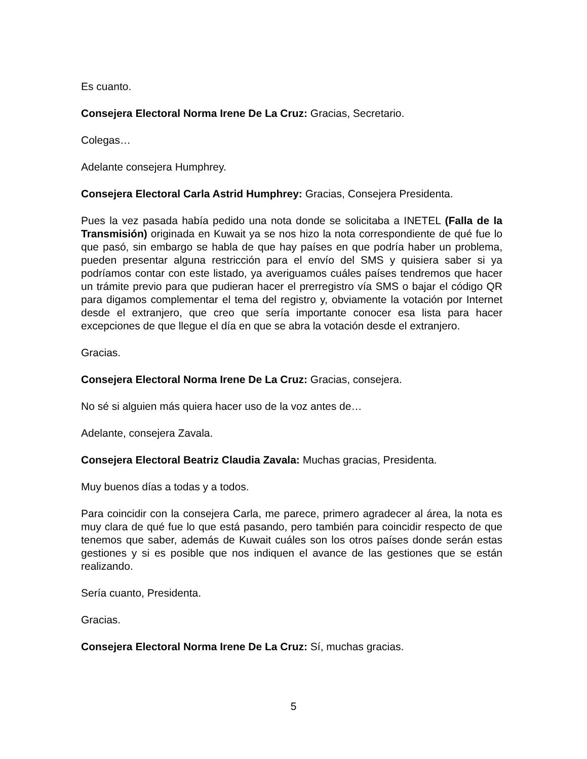Es cuanto.
Consejera Electoral Norma Irene De La Cruz: Gracias, Secretario.
Colegas…
Adelante consejera Humphrey.
Consejera Electoral Carla Astrid Humphrey: Gracias, Consejera Presidenta.
Pues la vez pasada había pedido una nota donde se solicitaba a INETEL (Falla de la Transmisión) originada en Kuwait ya se nos hizo la nota correspondiente de qué fue lo que pasó, sin embargo se habla de que hay países en que podría haber un problema, pueden presentar alguna restricción para el envío del SMS y quisiera saber si ya podríamos contar con este listado, ya averiguamos cuáles países tendremos que hacer un trámite previo para que pudieran hacer el prerregistro vía SMS o bajar el código QR para digamos complementar el tema del registro y, obviamente la votación por Internet desde el extranjero, que creo que sería importante conocer esa lista para hacer excepciones de que llegue el día en que se abra la votación desde el extranjero.
Gracias.
Consejera Electoral Norma Irene De La Cruz: Gracias, consejera.
No sé si alguien más quiera hacer uso de la voz antes de…
Adelante, consejera Zavala.
Consejera Electoral Beatriz Claudia Zavala: Muchas gracias, Presidenta.
Muy buenos días a todas y a todos.
Para coincidir con la consejera Carla, me parece, primero agradecer al área, la nota es muy clara de qué fue lo que está pasando, pero también para coincidir respecto de que tenemos que saber, además de Kuwait cuáles son los otros países donde serán estas gestiones y si es posible que nos indiquen el avance de las gestiones que se están realizando.
Sería cuanto, Presidenta.
Gracias.
Consejera Electoral Norma Irene De La Cruz: Sí, muchas gracias.
5